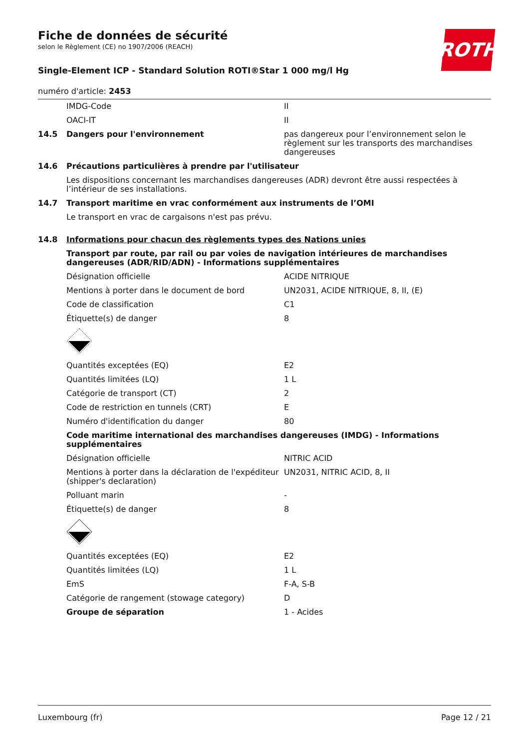ROTH
Fiche de données de sécurité
selon le Règlement (CE) no 1907/2006 (REACH)
Single-Element ICP - Standard Solution ROTI®Star 1 000 mg/l Hg
numéro d'article: 2453
| | IMDG-Code | II |
| | OACI-IT | II |
| 14.5 | Dangers pour l'environnement | pas dangereux pour l’environnement selon le règlement sur les transports des marchandises dangereuses |
| 14.6 | Précautions particulières à prendre par l'utilisateur | |
| | Les dispositions concernant les marchandises dangereuses (ADR) devront être aussi respectées à l’intérieur de ses installations. | |
| 14.7 | Transport maritime en vrac conformément aux instruments de l’OMI | |
| | Le transport en vrac de cargaisons n'est pas prévu. | |
| 14.8 | Informations pour chacun des règlements types des Nations unies | |
| | Transport par route, par rail ou par voies de navigation intérieures de marchandises dangereuses (ADR/RID/ADN) - Informations supplémentaires | |
| | Désignation officielle | ACIDE NITRIQUE |
| | Mentions à porter dans le document de bord | UN2031, ACIDE NITRIQUE, 8, II, (E) |
| | Code de classification | C1 |
| | Étiquette(s) de danger | 8 |
| | Quantités exceptées (EQ) | E2 |
| | Quantités limitées (LQ) | 1 L |
| | Catégorie de transport (CT) | 2 |
| | Code de restriction en tunnels (CRT) | E |
| | Numéro d'identification du danger | 80 |
| | Code maritime international des marchandises dangereuses (IMDG) - Informations supplémentaires | |
| | Désignation officielle | NITRIC ACID |
| | Mentions à porter dans la déclaration de l'expéditeur (shipper's declaration) | UN2031, NITRIC ACID, 8, II |
| | Polluant marin | - |
| | Étiquette(s) de danger | 8 |
| | Quantités exceptées (EQ) | E2 |
| | Quantités limitées (LQ) | 1 L |
| | EmS | F-A, S-B |
| | Catégorie de rangement (stowage category) | D |
| | Groupe de séparation | 1 - Acides |
Luxembourg (fr) Page 12 / 21